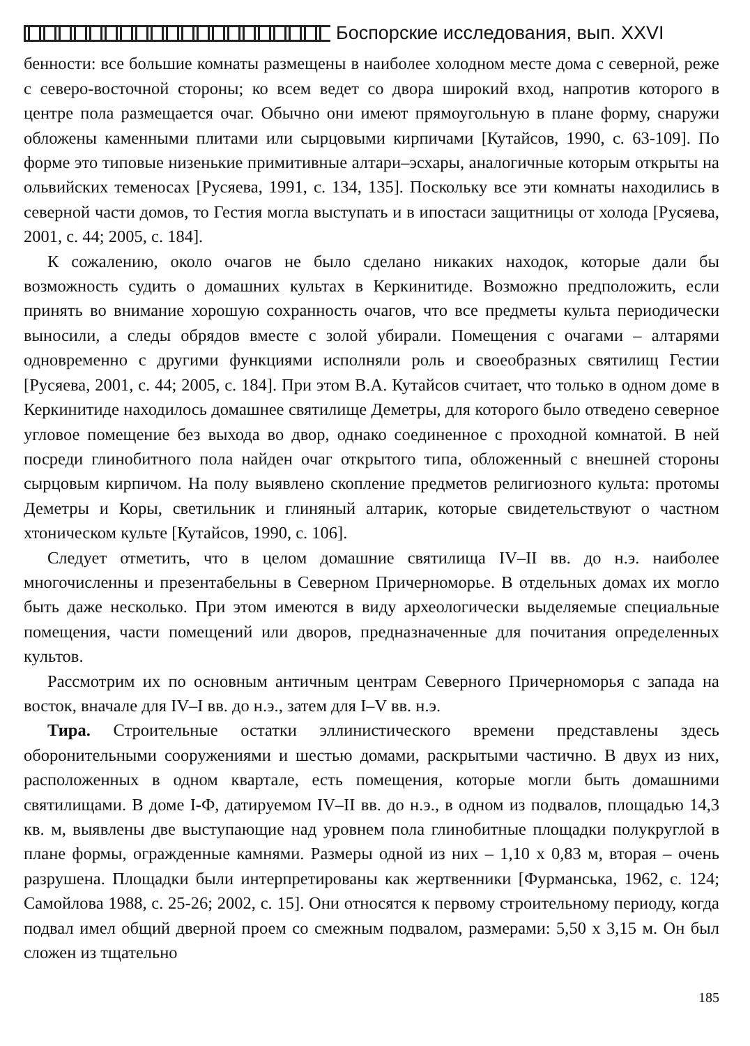Боспорские исследования, вып. XXVI
бенности: все большие комнаты размещены в наиболее холодном месте дома с северной, реже с северо-восточной стороны; ко всем ведет со двора широкий вход, напротив которого в центре пола размещается очаг. Обычно они имеют прямоугольную в плане форму, снаружи обложены каменными плитами или сырцовыми кирпичами [Кутайсов, 1990, с. 63-109]. По форме это типовые низенькие примитивные алтари–эсхары, аналогичные которым открыты на ольвийских теменосах [Русяева, 1991, с. 134, 135]. Поскольку все эти комнаты находились в северной части домов, то Гестия могла выступать и в ипостаси защитницы от холода [Русяева, 2001, с. 44; 2005, с. 184].
К сожалению, около очагов не было сделано никаких находок, которые дали бы возможность судить о домашних культах в Керкинитиде. Возможно предположить, если принять во внимание хорошую сохранность очагов, что все предметы культа периодически выносили, а следы обрядов вместе с золой убирали. Помещения с очагами – алтарями одновременно с другими функциями исполняли роль и своеобразных святилищ Гестии [Русяева, 2001, с. 44; 2005, с. 184]. При этом В.А. Кутайсов считает, что только в одном доме в Керкинитиде находилось домашнее святилище Деметры, для которого было отведено северное угловое помещение без выхода во двор, однако соединенное с проходной комнатой. В ней посреди глинобитного пола найден очаг открытого типа, обложенный с внешней стороны сырцовым кирпичом. На полу выявлено скопление предметов религиозного культа: протомы Деметры и Коры, светильник и глиняный алтарик, которые свидетельствуют о частном хтоническом культе [Кутайсов, 1990, с. 106].
Следует отметить, что в целом домашние святилища IV–II вв. до н.э. наиболее многочисленны и презентабельны в Северном Причерноморье. В отдельных домах их могло быть даже несколько. При этом имеются в виду археологически выделяемые специальные помещения, части помещений или дворов, предназначенные для почитания определенных культов.
Рассмотрим их по основным античным центрам Северного Причерноморья с запада на восток, вначале для IV–I вв. до н.э., затем для I–V вв. н.э.
Тира. Строительные остатки эллинистического времени представлены здесь оборонительными сооружениями и шестью домами, раскрытыми частично. В двух из них, расположенных в одном квартале, есть помещения, которые могли быть домашними святилищами. В доме I-Ф, датируемом IV–II вв. до н.э., в одном из подвалов, площадью 14,3 кв. м, выявлены две выступающие над уровнем пола глинобитные площадки полукруглой в плане формы, огражденные камнями. Размеры одной из них – 1,10 х 0,83 м, вторая – очень разрушена. Площадки были интерпретированы как жертвенники [Фурманська, 1962, с. 124; Самойлова 1988, с. 25-26; 2002, с. 15]. Они относятся к первому строительному периоду, когда подвал имел общий дверной проем со смежным подвалом, размерами: 5,50 х 3,15 м. Он был сложен из тщательно
185